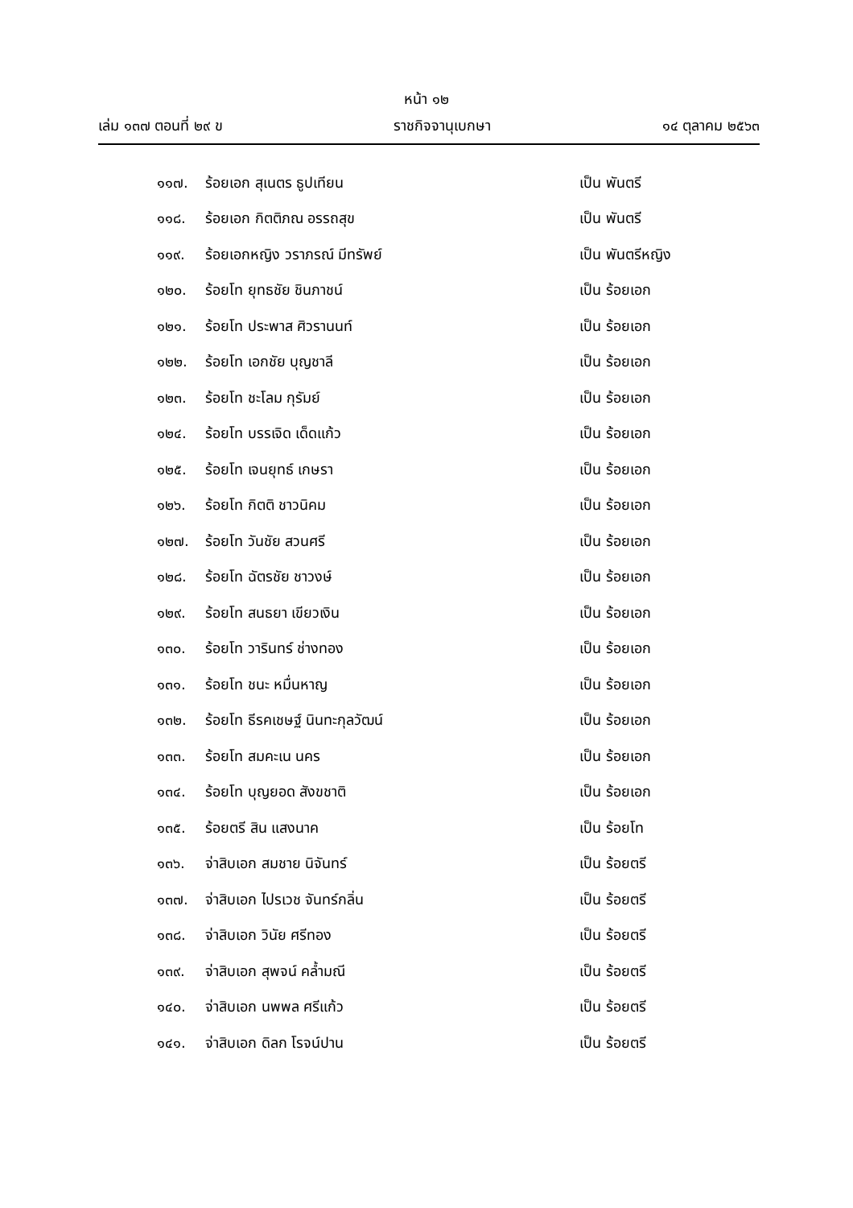หน้า ๑๒
เล่ม ๑๓๗ ตอนที่ ๒๙ ข ราชกิจจานุเบกษา ๑๔ ตุลาคม ๒๕๖๓
๑๑๗. ร้อยเอก สุเนตร ธูปเทียน เป็น พันตรี
๑๑๘. ร้อยเอก กิตติภณ อรรถสุข เป็น พันตรี
๑๑๙. ร้อยเอกหญิง วราภรณ์ มีทรัพย์ เป็น พันตรีหญิง
๑๒๐. ร้อยโท ยุทธชัย ชินภาชน์ เป็น ร้อยเอก
๑๒๑. ร้อยโท ประพาส ศิวรานนท์ เป็น ร้อยเอก
๑๒๒. ร้อยโท เอกชัย บุญชาลี เป็น ร้อยเอก
๑๒๓. ร้อยโท ชะโลม กุรัมย์ เป็น ร้อยเอก
๑๒๔. ร้อยโท บรรเจิด เด็ดแก้ว เป็น ร้อยเอก
๑๒๕. ร้อยโท เจนยุทธ์ เกษรา เป็น ร้อยเอก
๑๒๖. ร้อยโท กิตติ ชาวนิคม เป็น ร้อยเอก
๑๒๗. ร้อยโท วันชัย สวนศรี เป็น ร้อยเอก
๑๒๘. ร้อยโท ฉัตรชัย ชาวงษ์ เป็น ร้อยเอก
๑๒๙. ร้อยโท สนธยา เขียวเงิน เป็น ร้อยเอก
๑๓๐. ร้อยโท วารินทร์ ช่างทอง เป็น ร้อยเอก
๑๓๑. ร้อยโท ชนะ หมื่นหาญ เป็น ร้อยเอก
๑๓๒. ร้อยโท ธีรคเชษฐ์ นินทะกุลวัฒน์ เป็น ร้อยเอก
๑๓๓. ร้อยโท สมคะเน นคร เป็น ร้อยเอก
๑๓๔. ร้อยโท บุญยอด สังขชาติ เป็น ร้อยเอก
๑๓๕. ร้อยตรี สิน แสงนาค เป็น ร้อยโท
๑๓๖. จ่าสิบเอก สมชาย นิจันทร์ เป็น ร้อยตรี
๑๓๗. จ่าสิบเอก ไปรเวช จันทร์กลิ่น เป็น ร้อยตรี
๑๓๘. จ่าสิบเอก วินัย ศรีทอง เป็น ร้อยตรี
๑๓๙. จ่าสิบเอก สุพจน์ คล้ำมณี เป็น ร้อยตรี
๑๔๐. จ่าสิบเอก นพพล ศรีแก้ว เป็น ร้อยตรี
๑๔๑. จ่าสิบเอก ดิลก โรจน์ปาน เป็น ร้อยตรี